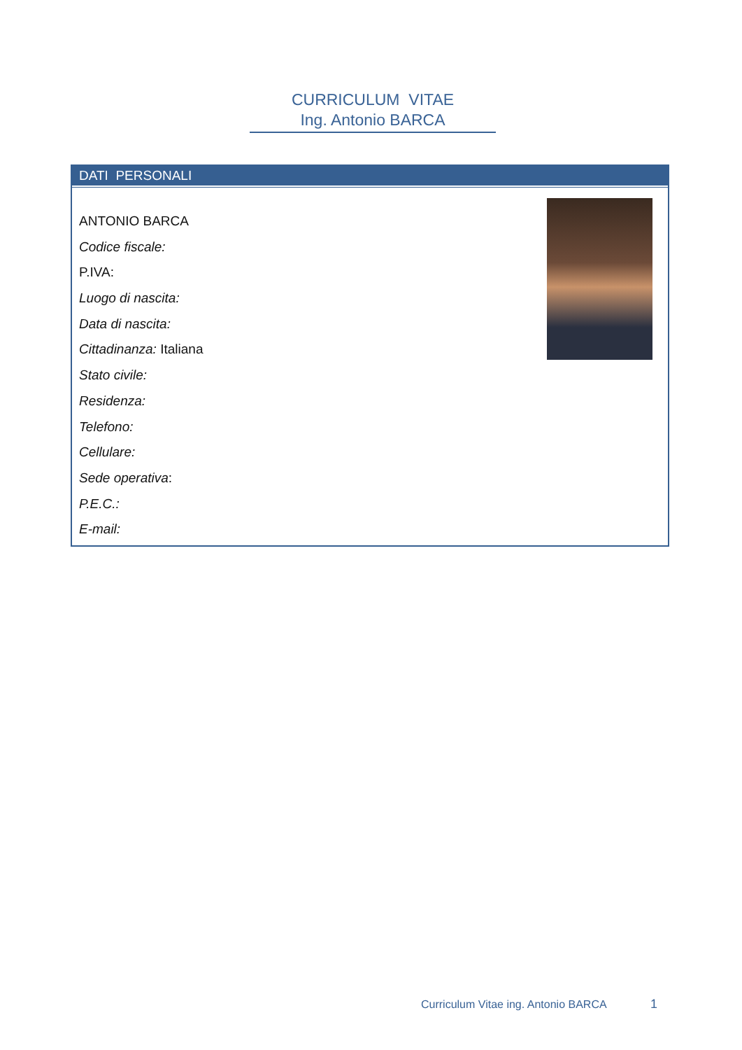CURRICULUM VITAE
Ing. Antonio BARCA
DATI PERSONALI
ANTONIO BARCA
Codice fiscale:
P.IVA:
Luogo di nascita:
Data di nascita:
Cittadinanza: Italiana
Stato civile:
Residenza:
Telefono:
Cellulare:
Sede operativa:
P.E.C.:
E-mail:
Curriculum Vitae ing. Antonio BARCA
1